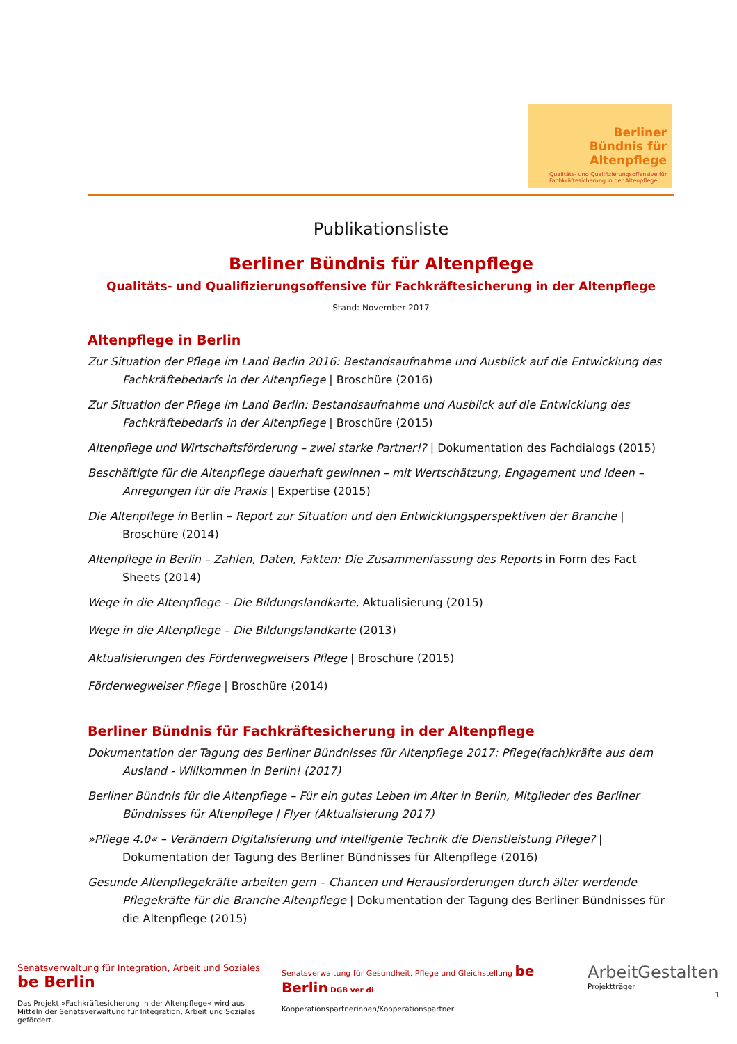Berliner
Bündnis für
Altenpflege
Qualitäts- und Qualifizierungsoffensive für Fachkräftesicherung in der Altenpflege
Publikationsliste
Berliner Bündnis für Altenpflege
Qualitäts- und Qualifizierungsoffensive für Fachkräftesicherung in der Altenpflege
Stand: November 2017
Altenpflege in Berlin
Zur Situation der Pflege im Land Berlin 2016: Bestandsaufnahme und Ausblick auf die Entwicklung des Fachkräftebedarfs in der Altenpflege | Broschüre (2016)
Zur Situation der Pflege im Land Berlin: Bestandsaufnahme und Ausblick auf die Entwicklung des Fachkräftebedarfs in der Altenpflege | Broschüre (2015)
Altenpflege und Wirtschaftsförderung – zwei starke Partner!? | Dokumentation des Fachdialogs (2015)
Beschäftigte für die Altenpflege dauerhaft gewinnen – mit Wertschätzung, Engagement und Ideen – Anregungen für die Praxis | Expertise (2015)
Die Altenpflege in Berlin – Report zur Situation und den Entwicklungsperspektiven der Branche | Broschüre (2014)
Altenpflege in Berlin – Zahlen, Daten, Fakten: Die Zusammenfassung des Reports in Form des Fact Sheets (2014)
Wege in die Altenpflege – Die Bildungslandkarte, Aktualisierung (2015)
Wege in die Altenpflege – Die Bildungslandkarte (2013)
Aktualisierungen des Förderwegweisers Pflege | Broschüre (2015)
Förderwegweiser Pflege | Broschüre (2014)
Berliner Bündnis für Fachkräftesicherung in der Altenpflege
Dokumentation der Tagung des Berliner Bündnisses für Altenpflege 2017: Pflege(fach)kräfte aus dem Ausland - Willkommen in Berlin! (2017)
Berliner Bündnis für die Altenpflege – Für ein gutes Leben im Alter in Berlin, Mitglieder des Berliner Bündnisses für Altenpflege | Flyer (Aktualisierung 2017)
»Pflege 4.0« – Verändern Digitalisierung und intelligente Technik die Dienstleistung Pflege? | Dokumentation der Tagung des Berliner Bündnisses für Altenpflege (2016)
Gesunde Altenpflegekräfte arbeiten gern – Chancen und Herausforderungen durch älter werdende Pflegekräfte für die Branche Altenpflege | Dokumentation der Tagung des Berliner Bündnisses für die Altenpflege (2015)
Senatsverwaltung für Integration, Arbeit und Soziales be Berlin
Das Projekt »Fachkräftesicherung in der Altenpflege« wird aus Mitteln der Senatsverwaltung für Integration, Arbeit und Soziales gefördert.
Senatsverwaltung für Gesundheit, Pflege und Gleichstellung be Berlin DGB ver di
Kooperationspartnerinnen/Kooperationspartner
ArbeitGestalten
Projektträger
1